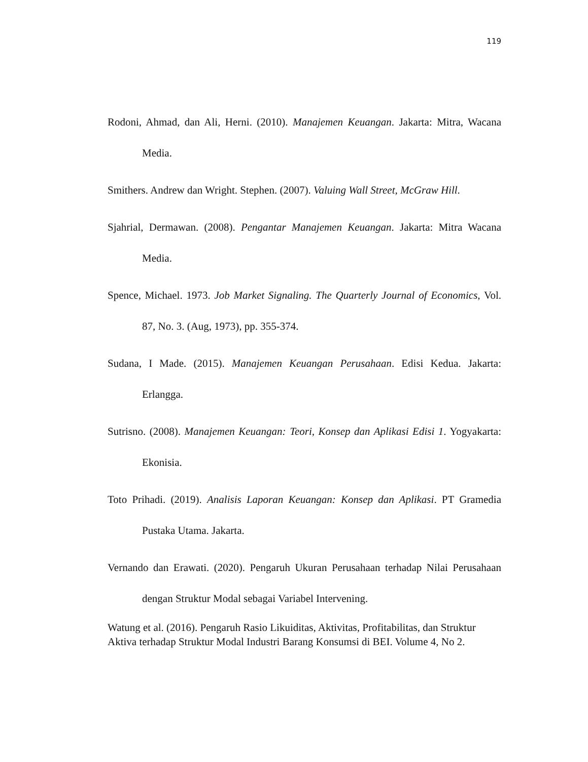119
Rodoni, Ahmad, dan Ali, Herni. (2010). Manajemen Keuangan. Jakarta: Mitra, Wacana Media.
Smithers. Andrew dan Wright. Stephen. (2007). Valuing Wall Street, McGraw Hill.
Sjahrial, Dermawan. (2008). Pengantar Manajemen Keuangan. Jakarta: Mitra Wacana Media.
Spence, Michael. 1973. Job Market Signaling. The Quarterly Journal of Economics, Vol. 87, No. 3. (Aug, 1973), pp. 355-374.
Sudana, I Made. (2015). Manajemen Keuangan Perusahaan. Edisi Kedua. Jakarta: Erlangga.
Sutrisno. (2008). Manajemen Keuangan: Teori, Konsep dan Aplikasi Edisi 1. Yogyakarta: Ekonisia.
Toto Prihadi. (2019). Analisis Laporan Keuangan: Konsep dan Aplikasi. PT Gramedia Pustaka Utama. Jakarta.
Vernando dan Erawati. (2020). Pengaruh Ukuran Perusahaan terhadap Nilai Perusahaan dengan Struktur Modal sebagai Variabel Intervening.
Watung et al. (2016). Pengaruh Rasio Likuiditas, Aktivitas, Profitabilitas, dan Struktur Aktiva terhadap Struktur Modal Industri Barang Konsumsi di BEI. Volume 4, No 2.